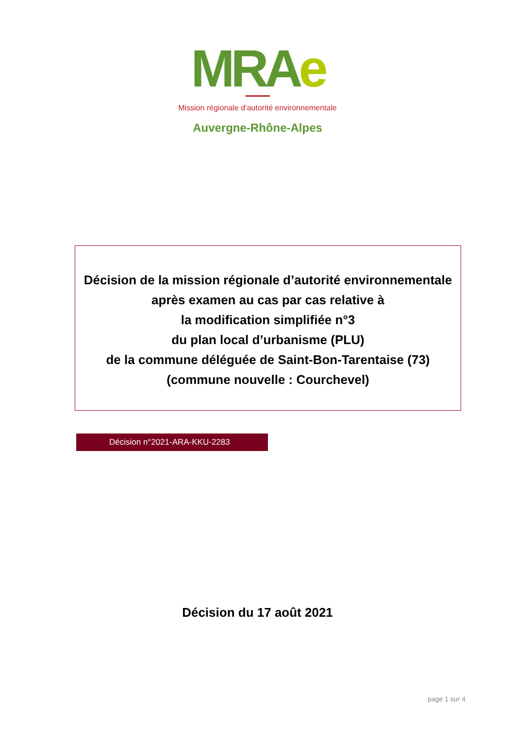MRAe
Mission régionale d’autorité environnementale
Auvergne-Rhône-Alpes
Décision de la mission régionale d’autorité environnementale
après examen au cas par cas relative à
la modification simplifiée n°3
du plan local d’urbanisme (PLU)
de la commune déléguée de Saint-Bon-Tarentaise (73)
(commune nouvelle : Courchevel)
Décision n°2021-ARA-KKU-2283
Décision du 17 août 2021
page 1 sur 4